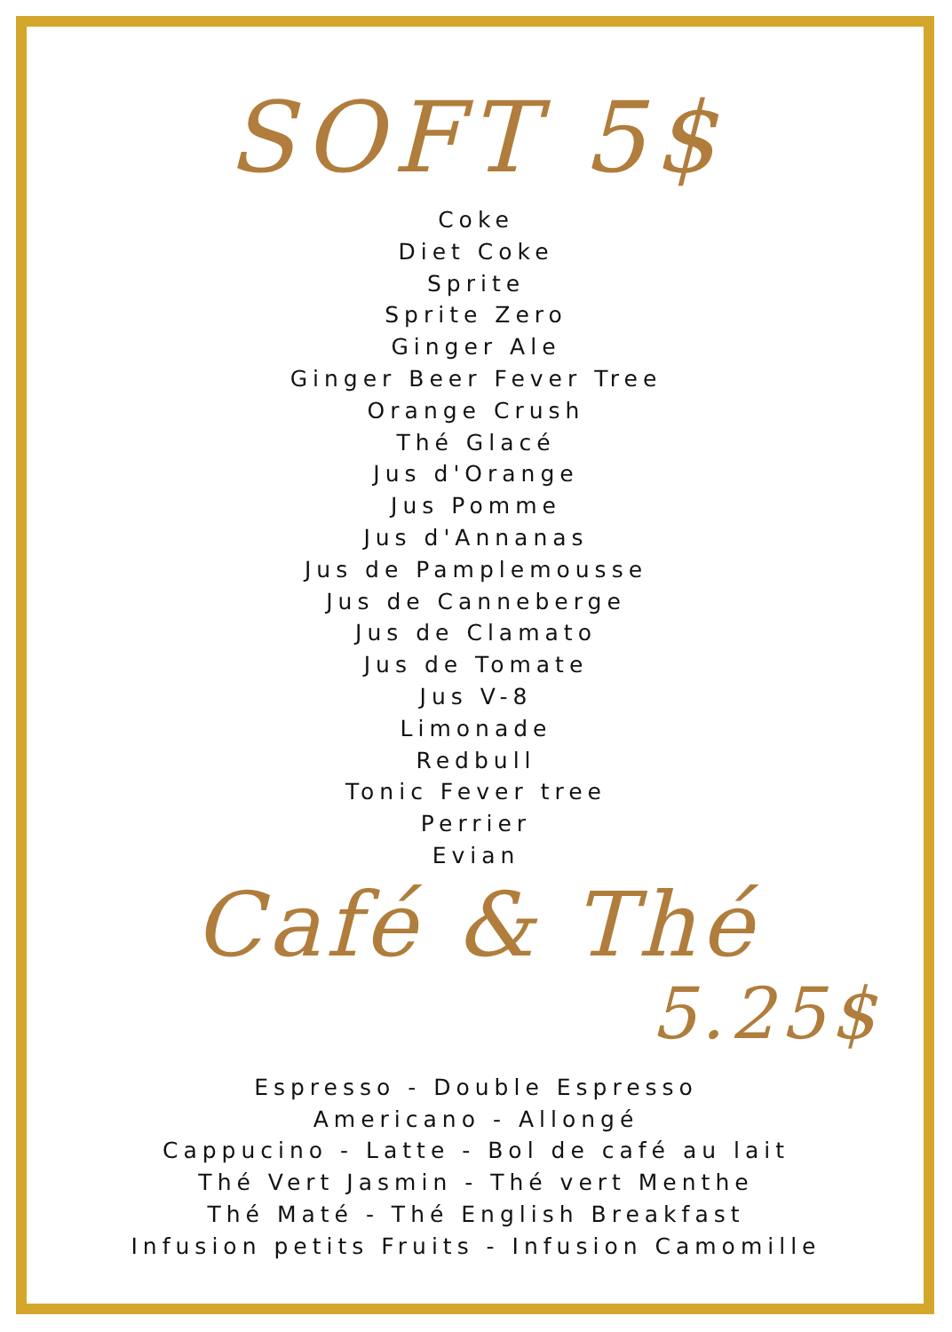SOFT 5$
Coke
Diet Coke
Sprite
Sprite Zero
Ginger Ale
Ginger Beer Fever Tree
Orange Crush
Thé Glacé
Jus d'Orange
Jus Pomme
Jus d'Annanas
Jus de Pamplemousse
Jus de Canneberge
Jus de Clamato
Jus de Tomate
Jus V-8
Limonade
Redbull
Tonic Fever tree
Perrier
Evian
Café & Thé
5.25$
Espresso - Double Espresso
Americano - Allongé
Cappucino - Latte - Bol de café au lait
Thé Vert Jasmin - Thé vert Menthe
Thé Maté - Thé English Breakfast
Infusion petits Fruits - Infusion Camomille